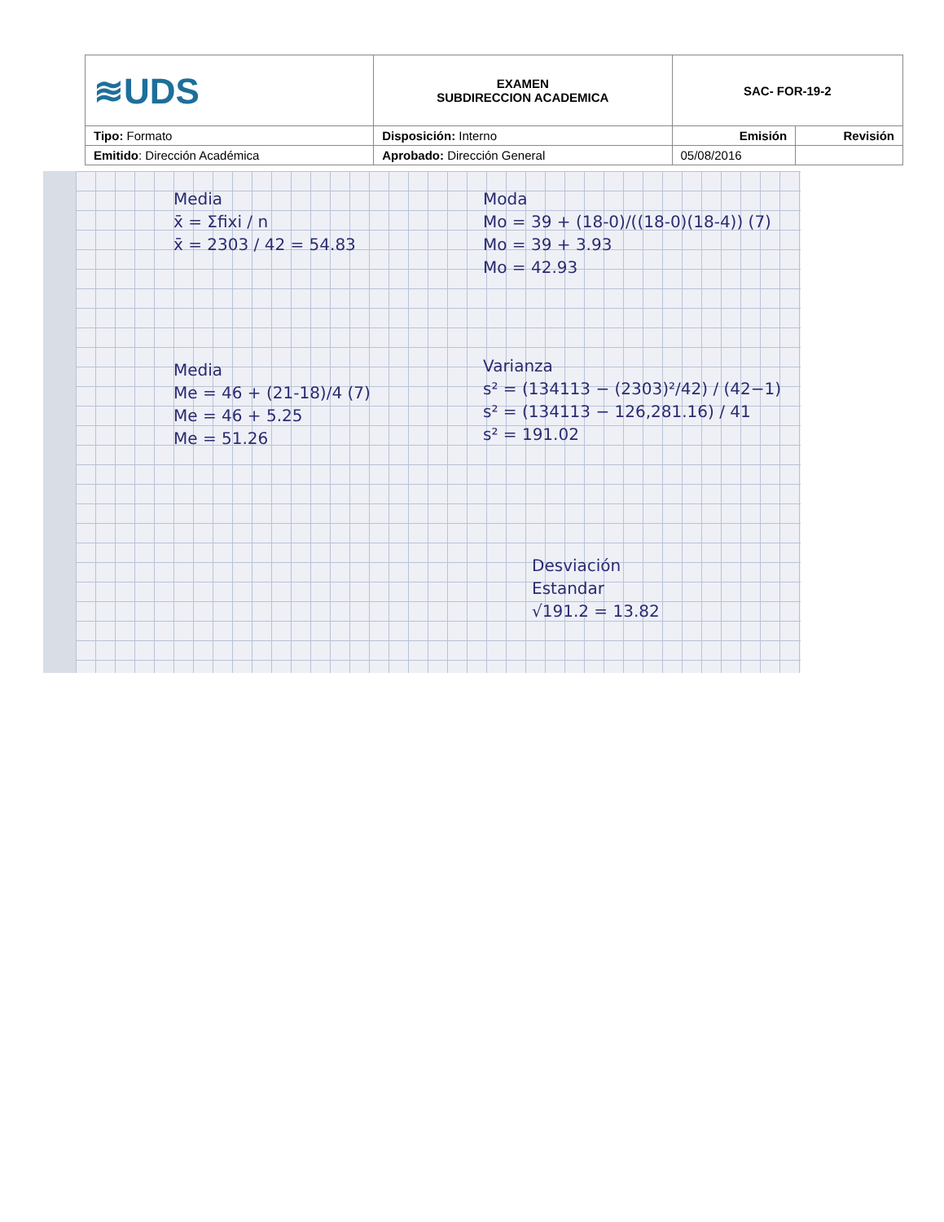| ≋UDS | EXAMEN SUBDIRECCION ACADEMICA | SAC- FOR-19-2 | |
| Tipo: Formato | Disposición: Interno | Emisión | Revisión |
| Emitido : Dirección Académica | Aprobado: Dirección General | 05/08/2016 | |
Media
x̄ = Σfixi / n
x̄ = 2303 / 42 = 54.83
Media
Me = 46 + (21-18)/4 (7)
Me = 46 + 5.25
Me = 51.26
Moda
Mo = 39 + (18-0)/((18-0)(18-4)) (7)
Mo = 39 + 3.93
Mo = 42.93
Varianza
s² = (134113 − (2303)²/42) / (42−1)
s² = (134113 − 126,281.16) / 41
s² = 191.02
Desviación
Estandar
√191.2 = 13.82